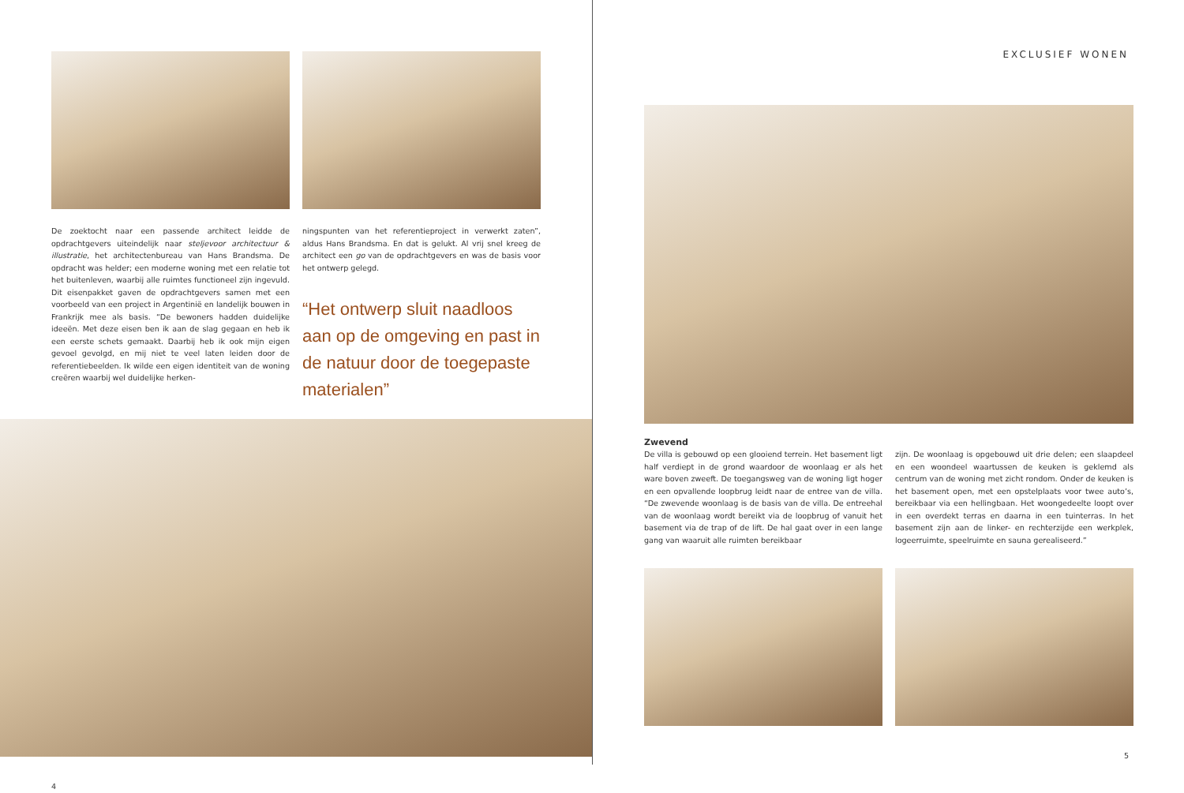De zoektocht naar een passende architect leidde de opdrachtgevers uiteindelijk naar steljevoor architectuur & illustratie, het architecten­bureau van Hans Brandsma. De opdracht was helder; een moderne woning met een relatie tot het buitenleven, waarbij alle ruimtes functioneel zijn ingevuld. Dit eisenpakket gaven de opdrachtgevers samen met een voorbeeld van een project in Argentinië en landelijk bouwen in Frankrijk mee als basis. “De bewoners hadden duidelijke ideeën. Met deze eisen ben ik aan de slag gegaan en heb ik een eer­ste schets gemaakt. Daarbij heb ik ook mijn eigen gevoel gevolgd, en mij niet te veel laten leiden door de referentiebeelden. Ik wilde een eigen identiteit van de woning creëren waarbij wel duidelijke herken-
ningspunten van het referentieproject in verwerkt zaten”, aldus Hans Brandsma. En dat is gelukt. Al vrij snel kreeg de architect een go van de opdrachtgevers en was de basis voor het ontwerp gelegd.
“Het ontwerp sluit naadloos aan op de omgeving en past in de natuur door de toegepaste materialen”
4
EXCLUSIEF WONEN
Zwevend
De villa is gebouwd op een glooiend terrein. Het basement ligt half verdiept in de grond waardoor de woonlaag er als het ware boven zweeft. De toegangsweg van de woning ligt hoger en een opvallende loopbrug leidt naar de entree van de villa. “De zwevende woonlaag is de basis van de villa. De entreehal van de woonlaag wordt bereikt via de loopbrug of vanuit het basement via de trap of de lift. De hal gaat over in een lange gang van waaruit alle ruimten bereikbaar
zijn. De woonlaag is opgebouwd uit drie delen; een slaapdeel en een woondeel waartussen de keuken is geklemd als centrum van de wo­ning met zicht rondom. Onder de keuken is het basement open, met een opstelplaats voor twee auto’s, bereikbaar via een hellingbaan. Het woongedeelte loopt over in een overdekt terras en daarna in een tuinterras. In het basement zijn aan de linker- en rechterzijde een werkplek, logeerruimte, speelruimte en sauna gerealiseerd.”
5